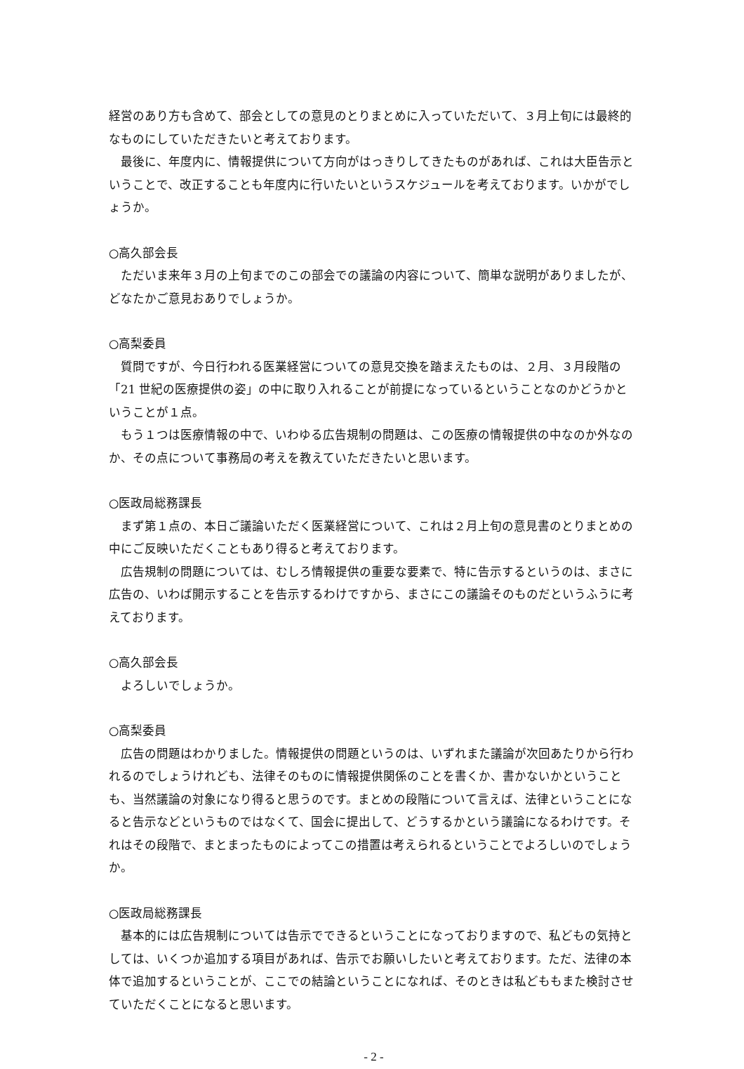経営のあり方も含めて、部会としての意見のとりまとめに入っていただいて、３月上旬には最終的なものにしていただきたいと考えております。
最後に、年度内に、情報提供について方向がはっきりしてきたものがあれば、これは大臣告示ということで、改正することも年度内に行いたいというスケジュールを考えております。いかがでしょうか。
○高久部会長
ただいま来年３月の上旬までのこの部会での議論の内容について、簡単な説明がありましたが、どなたかご意見おありでしょうか。
○高梨委員
質問ですが、今日行われる医業経営についての意見交換を踏まえたものは、２月、３月段階の「21 世紀の医療提供の姿」の中に取り入れることが前提になっているということなのかどうかということが１点。
もう１つは医療情報の中で、いわゆる広告規制の問題は、この医療の情報提供の中なのか外なのか、その点について事務局の考えを教えていただきたいと思います。
○医政局総務課長
まず第１点の、本日ご議論いただく医業経営について、これは２月上旬の意見書のとりまとめの中にご反映いただくこともあり得ると考えております。
広告規制の問題については、むしろ情報提供の重要な要素で、特に告示するというのは、まさに広告の、いわば開示することを告示するわけですから、まさにこの議論そのものだというふうに考えております。
○高久部会長
よろしいでしょうか。
○高梨委員
広告の問題はわかりました。情報提供の問題というのは、いずれまた議論が次回あたりから行われるのでしょうけれども、法律そのものに情報提供関係のことを書くか、書かないかということも、当然議論の対象になり得ると思うのです。まとめの段階について言えば、法律ということになると告示などというものではなくて、国会に提出して、どうするかという議論になるわけです。それはその段階で、まとまったものによってこの措置は考えられるということでよろしいのでしょうか。
○医政局総務課長
基本的には広告規制については告示でできるということになっておりますので、私どもの気持としては、いくつか追加する項目があれば、告示でお願いしたいと考えております。ただ、法律の本体で追加するということが、ここでの結論ということになれば、そのときは私どももまた検討させていただくことになると思います。
- 2 -